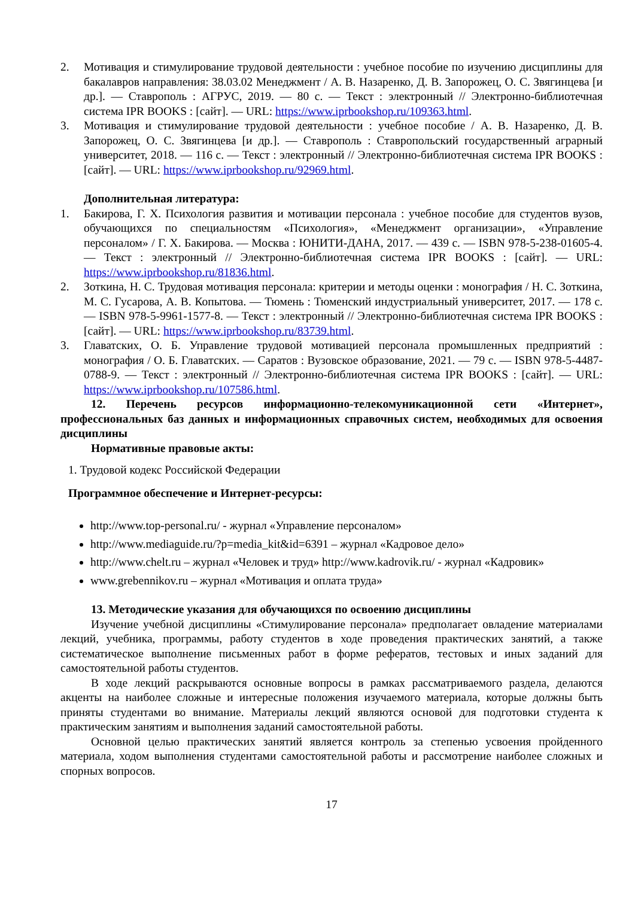2. Мотивация и стимулирование трудовой деятельности : учебное пособие по изучению дисциплины для бакалавров направления: 38.03.02 Менеджмент / А. В. Назаренко, Д. В. Запорожец, О. С. Звягинцева [и др.]. — Ставрополь : АГРУС, 2019. — 80 с. — Текст : электронный // Электронно-библиотечная система IPR BOOKS : [сайт]. — URL: https://www.iprbookshop.ru/109363.html.
3. Мотивация и стимулирование трудовой деятельности : учебное пособие / А. В. Назаренко, Д. В. Запорожец, О. С. Звягинцева [и др.]. — Ставрополь : Ставропольский государственный аграрный университет, 2018. — 116 с. — Текст : электронный // Электронно-библиотечная система IPR BOOKS : [сайт]. — URL: https://www.iprbookshop.ru/92969.html.
Дополнительная литература:
1. Бакирова, Г. Х. Психология развития и мотивации персонала : учебное пособие для студентов вузов, обучающихся по специальностям «Психология», «Менеджмент организации», «Управление персоналом» / Г. Х. Бакирова. — Москва : ЮНИТИ-ДАНА, 2017. — 439 c. — ISBN 978-5-238-01605-4. — Текст : электронный // Электронно-библиотечная система IPR BOOKS : [сайт]. — URL: https://www.iprbookshop.ru/81836.html.
2. Зоткина, Н. С. Трудовая мотивация персонала: критерии и методы оценки : монография / Н. С. Зоткина, М. С. Гусарова, А. В. Копытова. — Тюмень : Тюменский индустриальный университет, 2017. — 178 c. — ISBN 978-5-9961-1577-8. — Текст : электронный // Электронно-библиотечная система IPR BOOKS : [сайт]. — URL: https://www.iprbookshop.ru/83739.html.
3. Главатских, О. Б. Управление трудовой мотивацией персонала промышленных предприятий : монография / О. Б. Главатских. — Саратов : Вузовское образование, 2021. — 79 c. — ISBN 978-5-4487-0788-9. — Текст : электронный // Электронно-библиотечная система IPR BOOKS : [сайт]. — URL: https://www.iprbookshop.ru/107586.html.
12. Перечень ресурсов информационно-телекомуникационной сети «Интернет», профессиональных баз данных и информационных справочных систем, необходимых для освоения дисциплины
Нормативные правовые акты:
1. Трудовой кодекс Российской Федерации
Программное обеспечение и Интернет-ресурсы:
http://www.top-personal.ru/ - журнал «Управление персоналом»
http://www.mediaguide.ru/?p=media_kit&id=6391 – журнал «Кадровое дело»
http://www.chelt.ru – журнал «Человек и труд» http://www.kadrovik.ru/ - журнал «Кадровик»
www.grebennikov.ru – журнал «Мотивация и оплата труда»
13. Методические указания для обучающихся по освоению дисциплины
Изучение учебной дисциплины «Стимулирование персонала» предполагает овладение материалами лекций, учебника, программы, работу студентов в ходе проведения практических занятий, а также систематическое выполнение письменных работ в форме рефератов, тестовых и иных заданий для самостоятельной работы студентов.
В ходе лекций раскрываются основные вопросы в рамках рассматриваемого раздела, делаются акценты на наиболее сложные и интересные положения изучаемого материала, которые должны быть приняты студентами во внимание. Материалы лекций являются основой для подготовки студента к практическим занятиям и выполнения заданий самостоятельной работы.
Основной целью практических занятий является контроль за степенью усвоения пройденного материала, ходом выполнения студентами самостоятельной работы и рассмотрение наиболее сложных и спорных вопросов.
17